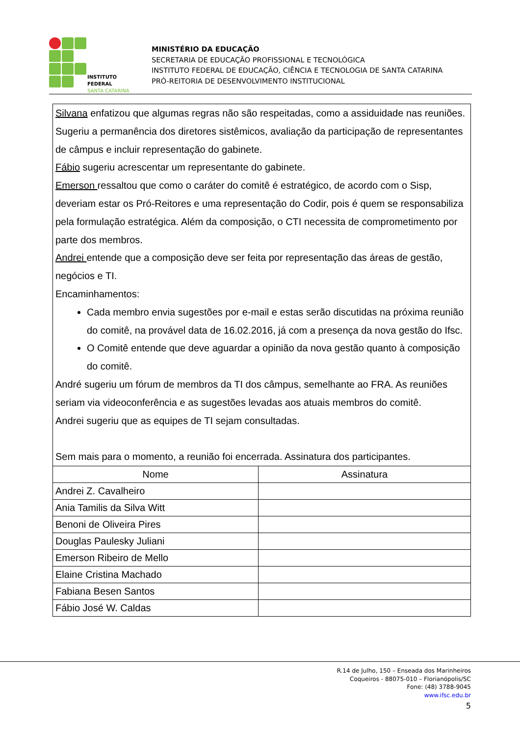INSTITUTO FEDERAL
SANTA CATARINA
MINISTÉRIO DA EDUCAÇÃO
SECRETARIA DE EDUCAÇÃO PROFISSIONAL E TECNOLÓGICA
INSTITUTO FEDERAL DE EDUCAÇÃO, CIÊNCIA E TECNOLOGIA DE SANTA CATARINA
PRÓ-REITORIA DE DESENVOLVIMENTO INSTITUCIONAL
Silvana enfatizou que algumas regras não são respeitadas, como a assiduidade nas reuniões. Sugeriu a permanência dos diretores sistêmicos, avaliação da participação de representantes de câmpus e incluir representação do gabinete.
Fábio sugeriu acrescentar um representante do gabinete.
Emerson ressaltou que como o caráter do comitê é estratégico, de acordo com o Sisp, deveriam estar os Pró-Reitores e uma representação do Codir, pois é quem se responsabiliza pela formulação estratégica. Além da composição, o CTI necessita de comprometimento por parte dos membros.
Andrei entende que a composição deve ser feita por representação das áreas de gestão, negócios e TI.
Encaminhamentos:
Cada membro envia sugestões por e-mail e estas serão discutidas na próxima reunião do comitê, na provável data de 16.02.2016, já com a presença da nova gestão do Ifsc.
O Comitê entende que deve aguardar a opinião da nova gestão quanto à composição do comitê.
André sugeriu um fórum de membros da TI dos câmpus, semelhante ao FRA. As reuniões seriam via videoconferência e as sugestões levadas aos atuais membros do comitê.
Andrei sugeriu que as equipes de TI sejam consultadas.
Sem mais para o momento, a reunião foi encerrada. Assinatura dos participantes.
| Nome | Assinatura |
| --- | --- |
| Andrei Z. Cavalheiro | |
| Ania Tamilis da Silva Witt | |
| Benoni de Oliveira Pires | |
| Douglas Paulesky Juliani | |
| Emerson Ribeiro de Mello | |
| Elaine Cristina Machado | |
| Fabiana Besen Santos | |
| Fábio José W. Caldas | |
R.14 de Julho, 150 – Enseada dos Marinheiros
Coqueiros - 88075-010 – Florianópolis/SC
Fone: (48) 3788-9045
www.ifsc.edu.br
5